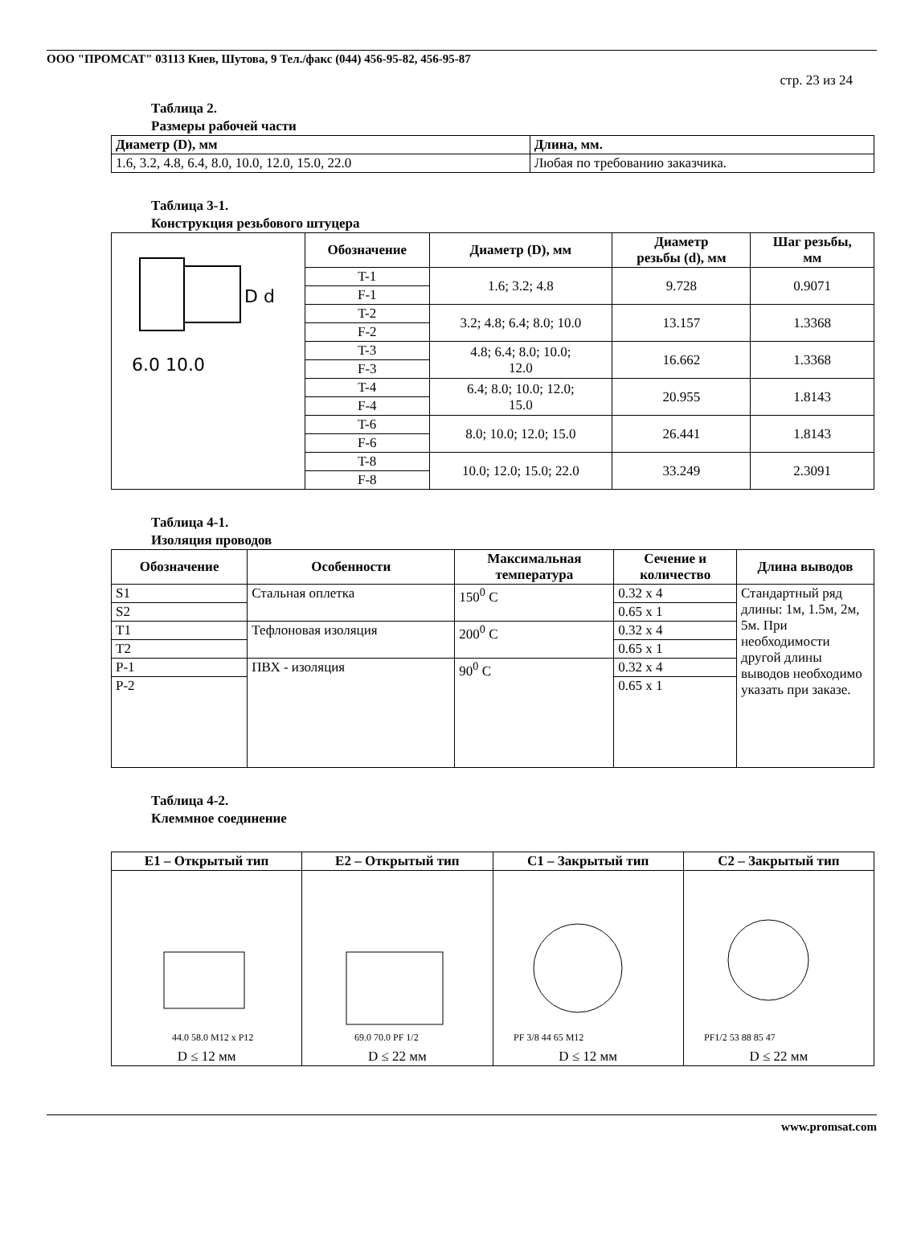ООО "ПРОМСАТ" 03113 Киев, Шутова, 9 Тел./факс (044) 456-95-82, 456-95-87
стр. 23 из 24
Таблица 2.
Размеры рабочей части
| Диаметр (D), мм | Длина, мм. |
| --- | --- |
| 1.6, 3.2, 4.8, 6.4, 8.0, 10.0, 12.0, 15.0, 22.0 | Любая по требованию заказчика. |
Таблица 3-1.
Конструкция резьбового штуцера
| D d 6.0 10.0 | Обозначение | Диаметр (D), мм | Диаметр резьбы (d), мм | Шаг резьбы, мм |
| | T-1 | 1.6; 3.2; 4.8 | 9.728 | 0.9071 |
| | F-1 | | | |
| | T-2 | 3.2; 4.8; 6.4; 8.0; 10.0 | 13.157 | 1.3368 |
| | F-2 | | | |
| | T-3 | 4.8; 6.4; 8.0; 10.0; 12.0 | 16.662 | 1.3368 |
| | F-3 | | | |
| | T-4 | 6.4; 8.0; 10.0; 12.0; 15.0 | 20.955 | 1.8143 |
| | F-4 | | | |
| | T-6 | 8.0; 10.0; 12.0; 15.0 | 26.441 | 1.8143 |
| | F-6 | | | |
| | T-8 | 10.0; 12.0; 15.0; 22.0 | 33.249 | 2.3091 |
| | F-8 | | | |
Таблица 4-1.
Изоляция проводов
| Обозначение | Особенности | Максимальная температура | Сечение и количество | Длина выводов |
| --- | --- | --- | --- | --- |
| S1 | Стальная оплетка | 150<sup>0</sup> C | 0.32 x 4 | Стандартный ряд длины: 1м, 1.5м, 2м, 5м. При необходимости другой длины выводов необходимо указать при заказе. |
| S2 | | | 0.65 x 1 | |
| T1 | Тефлоновая изоляция | 200<sup>0</sup> C | 0.32 x 4 | |
| T2 | | | 0.65 x 1 | |
| P-1 | ПВХ - изоляция | 90<sup>0</sup> C | 0.32 x 4 | |
| P-2 | | | 0.65 x 1 | |
Таблица 4-2.
Клеммное соединение
| E1 – Открытый тип | E2 – Открытый тип | C1 – Закрытый тип | C2 – Закрытый тип |
| --- | --- | --- | --- |
| 44.0 58.0 M12 x P12 D ≤ 12 мм | 69.0 70.0 PF 1/2 D ≤ 22 мм | PF 3/8 44 65 M12 D ≤ 12 мм | PF1/2 53 88 85 47 D ≤ 22 мм |
www.promsat.com